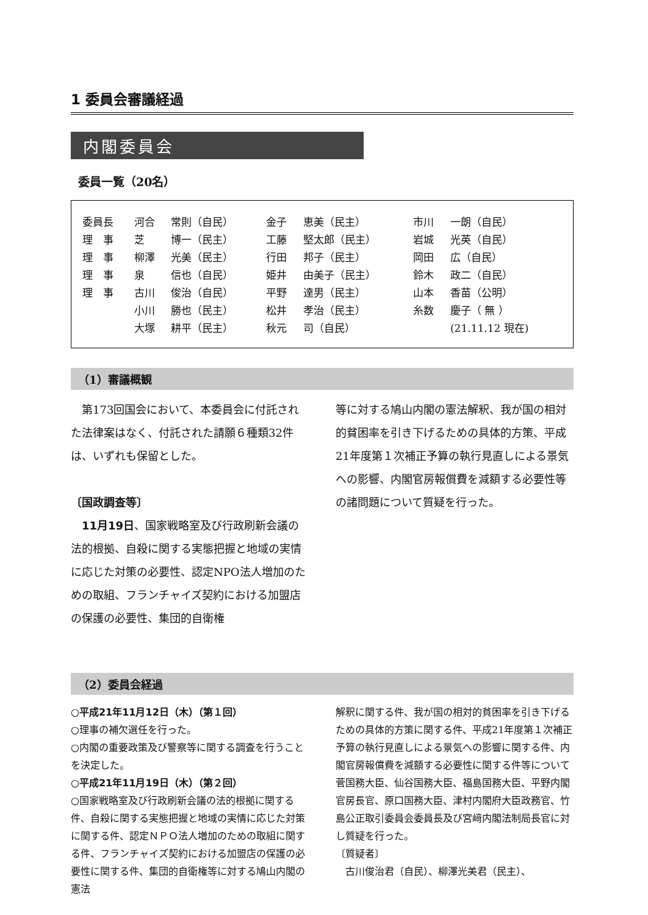1 委員会審議経過
内閣委員会
委員一覧（20名）
| 委員長 | 河合 | 常則（自民） | 金子 | 恵美（民主） | 市川 | 一朗（自民） |
| 理 事 | 芝 | 博一（民主） | 工藤 | 堅太郎（民主） | 岩城 | 光英（自民） |
| 理 事 | 柳澤 | 光美（民主） | 行田 | 邦子（民主） | 岡田 | 広（自民） |
| 理 事 | 泉 | 信也（自民） | 姫井 | 由美子（民主） | 鈴木 | 政二（自民） |
| 理 事 | 古川 | 俊治（自民） | 平野 | 達男（民主） | 山本 | 香苗（公明） |
| | 小川 | 勝也（民主） | 松井 | 孝治（民主） | 糸数 | 慶子（ 無 ） |
| | 大塚 | 耕平（民主） | 秋元 | 司（自民） | | (21.11.12 現在) |
（1）審議概観
　第173回国会において、本委員会に付託された法律案はなく、付託された請願６種類32件は、いずれも保留とした。
〔国政調査等〕
　11月19日、国家戦略室及び行政刷新会議の法的根拠、自殺に関する実態把握と地域の実情に応じた対策の必要性、認定NPO法人増加のための取組、フランチャイズ契約における加盟店の保護の必要性、集団的自衛権
等に対する鳩山内閣の憲法解釈、我が国の相対的貧困率を引き下げるための具体的方策、平成21年度第１次補正予算の執行見直しによる景気への影響、内閣官房報償費を減額する必要性等の諸問題について質疑を行った。
（2）委員会経過
○平成21年11月12日（木）（第１回）
○理事の補欠選任を行った。
○内閣の重要政策及び警察等に関する調査を行うことを決定した。
○平成21年11月19日（木）（第２回）
○国家戦略室及び行政刷新会議の法的根拠に関する件、自殺に関する実態把握と地域の実情に応じた対策に関する件、認定ＮＰＯ法人増加のための取組に関する件、フランチャイズ契約における加盟店の保護の必要性に関する件、集団的自衛権等に対する鳩山内閣の憲法
解釈に関する件、我が国の相対的貧困率を引き下げるための具体的方策に関する件、平成21年度第１次補正予算の執行見直しによる景気への影響に関する件、内閣官房報償費を減額する必要性に関する件等について菅国務大臣、仙谷国務大臣、福島国務大臣、平野内閣官房長官、原口国務大臣、津村内閣府大臣政務官、竹島公正取引委員会委員長及び宮﨑内閣法制局長官に対し質疑を行った。
〔質疑者〕
　古川俊治君（自民）、柳澤光美君（民主）、